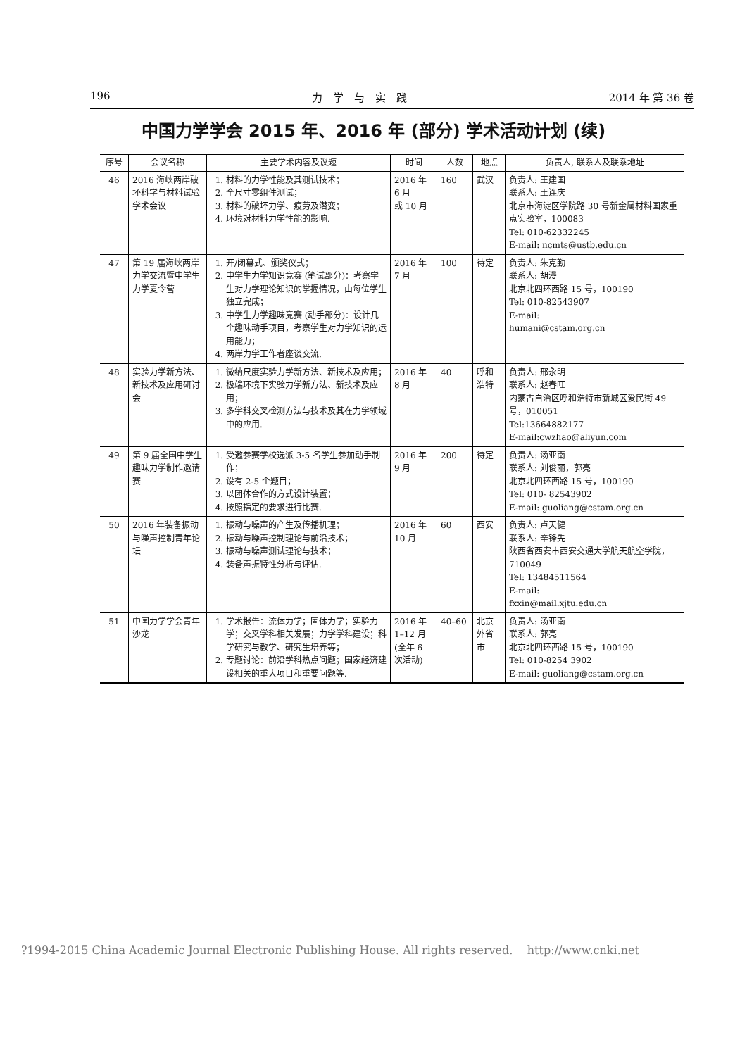196 力　学　与　实　践 2014 年 第 36 卷
中国力学学会 2015 年、2016 年 (部分) 学术活动计划 (续)
| 序号 | 会议名称 | 主要学术内容及议题 | 时间 | 人数 | 地点 | 负责人, 联系人及联系地址 |
| --- | --- | --- | --- | --- | --- | --- |
| 46 | 2016 海峡两岸破坏科学与材料试验学术会议 | 1. 材料的力学性能及其测试技术； 2. 全尺寸零组件测试； 3. 材料的破坏力学、疲劳及潜变； 4. 环境对材料力学性能的影响. | 2016 年 6 月 或 10 月 | 160 | 武汉 | 负责人: 王建国 联系人: 王连庆 北京市海淀区学院路 30 号新金属材料国家重点实验室，100083 Tel: 010-62332245 E-mail: ncmts@ustb.edu.cn |
| 47 | 第 19 届海峡两岸力学交流暨中学生力学夏令营 | 1. 开/闭幕式、颁奖仪式； 2. 中学生力学知识竞赛 (笔试部分)：考察学生对力学理论知识的掌握情况，由每位学生独立完成； 3. 中学生力学趣味竞赛 (动手部分)：设计几个趣味动手项目，考察学生对力学知识的运用能力； 4. 两岸力学工作者座谈交流. | 2016 年 7 月 | 100 | 待定 | 负责人: 朱克勤 联系人: 胡漫 北京北四环西路 15 号，100190 Tel: 010-82543907 E-mail: humani@cstam.org.cn |
| 48 | 实验力学新方法、新技术及应用研讨会 | 1. 微纳尺度实验力学新方法、新技术及应用； 2. 极端环境下实验力学新方法、新技术及应用； 3. 多学科交叉检测方法与技术及其在力学领域中的应用. | 2016 年 8 月 | 40 | 呼和浩特 | 负责人: 邢永明 联系人: 赵春旺 内蒙古自治区呼和浩特市新城区爱民街 49 号，010051 Tel:13664882177 E-mail:cwzhao@aliyun.com |
| 49 | 第 9 届全国中学生趣味力学制作邀请赛 | 1. 受邀参赛学校选派 3-5 名学生参加动手制作； 2. 设有 2-5 个题目； 3. 以团体合作的方式设计装置； 4. 按照指定的要求进行比赛. | 2016 年 9 月 | 200 | 待定 | 负责人: 汤亚南 联系人: 刘俊丽，郭亮 北京北四环西路 15 号，100190 Tel: 010- 82543902 E-mail: guoliang@cstam.org.cn |
| 50 | 2016 年装备振动与噪声控制青年论坛 | 1. 振动与噪声的产生及传播机理； 2. 振动与噪声控制理论与前沿技术； 3. 振动与噪声测试理论与技术； 4. 装备声振特性分析与评估. | 2016 年 10 月 | 60 | 西安 | 负责人: 卢天健 联系人: 辛锋先 陕西省西安市西安交通大学航天航空学院，710049 Tel: 13484511564 E-mail: fxxin@mail.xjtu.edu.cn |
| 51 | 中国力学学会青年沙龙 | 1. 学术报告：流体力学；固体力学；实验力学；交叉学科相关发展；力学学科建设；科学研究与教学、研究生培养等； 2. 专题讨论：前沿学科热点问题；国家经济建设相关的重大项目和重要问题等. | 2016 年 1–12 月 (全年 6 次活动) | 40–60 | 北京外省市 | 负责人: 汤亚南 联系人: 郭亮 北京北四环西路 15 号，100190 Tel: 010-8254 3902 E-mail: guoliang@cstam.org.cn |
?1994-2015 China Academic Journal Electronic Publishing House. All rights reserved. http://www.cnki.net